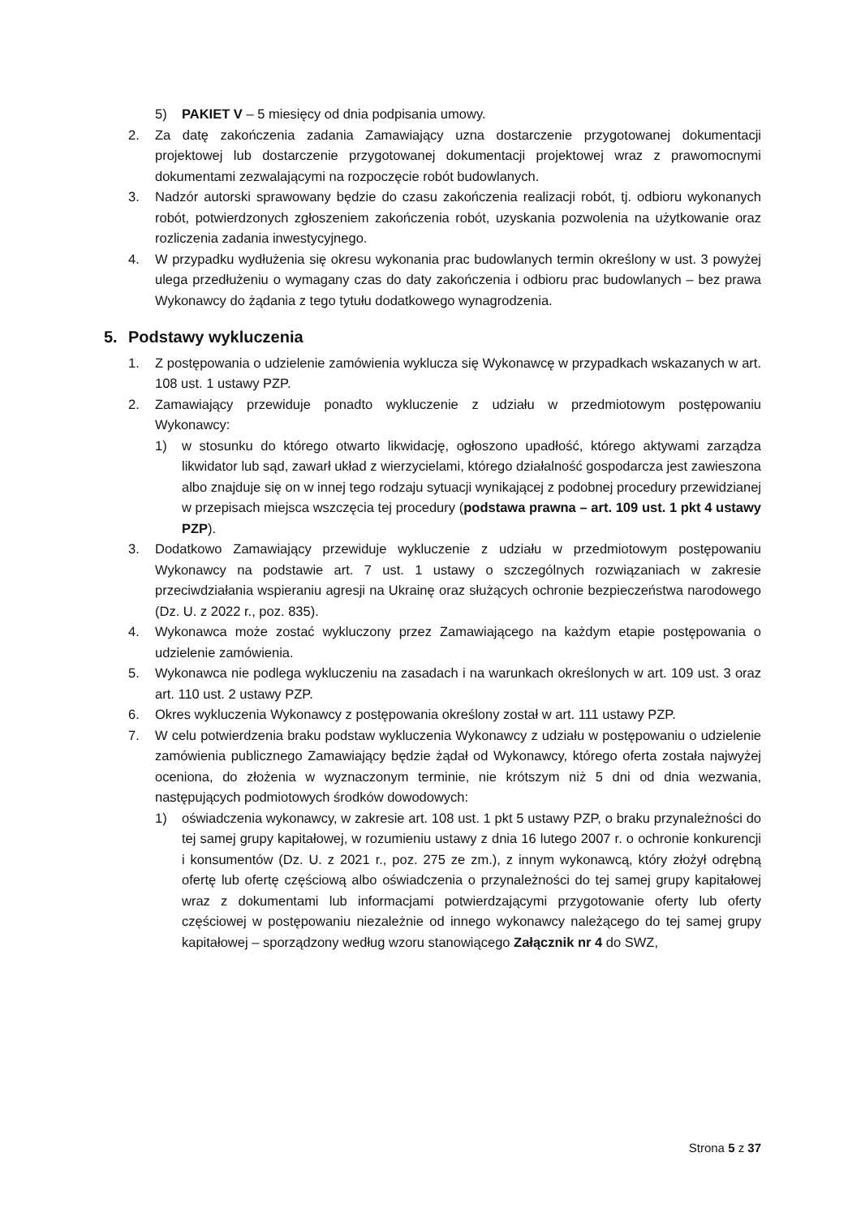5) PAKIET V – 5 miesięcy od dnia podpisania umowy.
2. Za datę zakończenia zadania Zamawiający uzna dostarczenie przygotowanej dokumentacji projektowej lub dostarczenie przygotowanej dokumentacji projektowej wraz z prawomocnymi dokumentami zezwalającymi na rozpoczęcie robót budowlanych.
3. Nadzór autorski sprawowany będzie do czasu zakończenia realizacji robót, tj. odbioru wykonanych robót, potwierdzonych zgłoszeniem zakończenia robót, uzyskania pozwolenia na użytkowanie oraz rozliczenia zadania inwestycyjnego.
4. W przypadku wydłużenia się okresu wykonania prac budowlanych termin określony w ust. 3 powyżej ulega przedłużeniu o wymagany czas do daty zakończenia i odbioru prac budowlanych – bez prawa Wykonawcy do żądania z tego tytułu dodatkowego wynagrodzenia.
5. Podstawy wykluczenia
1. Z postępowania o udzielenie zamówienia wyklucza się Wykonawcę w przypadkach wskazanych w art. 108 ust. 1 ustawy PZP.
2. Zamawiający przewiduje ponadto wykluczenie z udziału w przedmiotowym postępowaniu Wykonawcy:
1) w stosunku do którego otwarto likwidację, ogłoszono upadłość, którego aktywami zarządza likwidator lub sąd, zawarł układ z wierzycielami, którego działalność gospodarcza jest zawieszona albo znajduje się on w innej tego rodzaju sytuacji wynikającej z podobnej procedury przewidzianej w przepisach miejsca wszczęcia tej procedury (podstawa prawna – art. 109 ust. 1 pkt 4 ustawy PZP).
3. Dodatkowo Zamawiający przewiduje wykluczenie z udziału w przedmiotowym postępowaniu Wykonawcy na podstawie art. 7 ust. 1 ustawy o szczególnych rozwiązaniach w zakresie przeciwdziałania wspieraniu agresji na Ukrainę oraz służących ochronie bezpieczeństwa narodowego (Dz. U. z 2022 r., poz. 835).
4. Wykonawca może zostać wykluczony przez Zamawiającego na każdym etapie postępowania o udzielenie zamówienia.
5. Wykonawca nie podlega wykluczeniu na zasadach i na warunkach określonych w art. 109 ust. 3 oraz art. 110 ust. 2 ustawy PZP.
6. Okres wykluczenia Wykonawcy z postępowania określony został w art. 111 ustawy PZP.
7. W celu potwierdzenia braku podstaw wykluczenia Wykonawcy z udziału w postępowaniu o udzielenie zamówienia publicznego Zamawiający będzie żądał od Wykonawcy, którego oferta została najwyżej oceniona, do złożenia w wyznaczonym terminie, nie krótszym niż 5 dni od dnia wezwania, następujących podmiotowych środków dowodowych:
1) oświadczenia wykonawcy, w zakresie art. 108 ust. 1 pkt 5 ustawy PZP, o braku przynależności do tej samej grupy kapitałowej, w rozumieniu ustawy z dnia 16 lutego 2007 r. o ochronie konkurencji i konsumentów (Dz. U. z 2021 r., poz. 275 ze zm.), z innym wykonawcą, który złożył odrębną ofertę lub ofertę częściową albo oświadczenia o przynależności do tej samej grupy kapitałowej wraz z dokumentami lub informacjami potwierdzającymi przygotowanie oferty lub oferty częściowej w postępowaniu niezależnie od innego wykonawcy należącego do tej samej grupy kapitałowej – sporządzony według wzoru stanowiącego Załącznik nr 4 do SWZ,
Strona 5 z 37